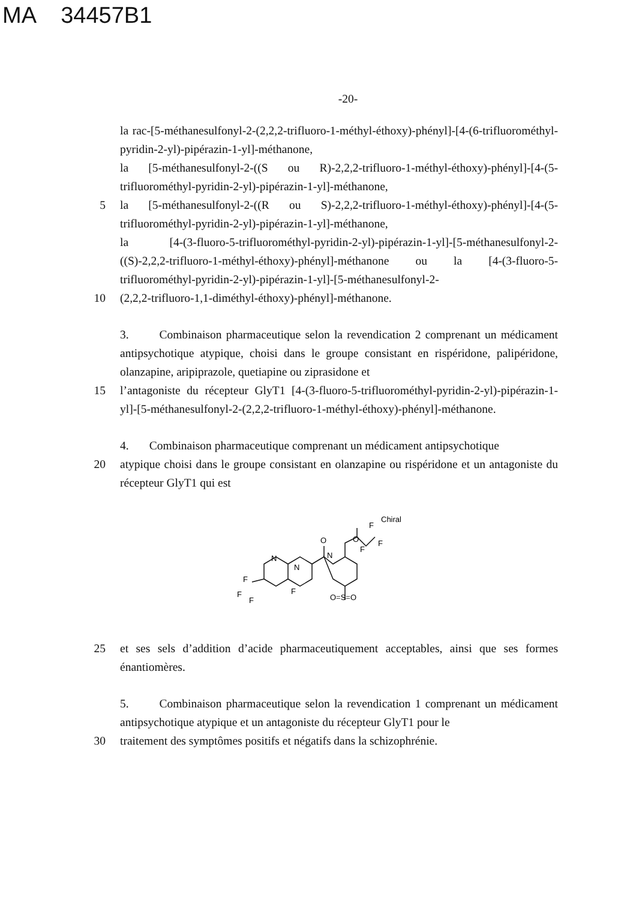MA 34457B1
-20-
la rac-[5-méthanesulfonyl-2-(2,2,2-trifluoro-1-méthyl-éthoxy)-phényl]-[4-(6-trifluorométhyl-pyridin-2-yl)-pipérazin-1-yl]-méthanone,
la [5-méthanesulfonyl-2-((S ou R)-2,2,2-trifluoro-1-méthyl-éthoxy)-phényl]-[4-(5-trifluorométhyl-pyridin-2-yl)-pipérazin-1-yl]-méthanone,
5 la [5-méthanesulfonyl-2-((R ou S)-2,2,2-trifluoro-1-méthyl-éthoxy)-phényl]-[4-(5-trifluorométhyl-pyridin-2-yl)-pipérazin-1-yl]-méthanone,
la [4-(3-fluoro-5-trifluorométhyl-pyridin-2-yl)-pipérazin-1-yl]-[5-méthanesulfonyl-2-((S)-2,2,2-trifluoro-1-méthyl-éthoxy)-phényl]-méthanone ou la [4-(3-fluoro-5-trifluorométhyl-pyridin-2-yl)-pipérazin-1-yl]-[5-méthanesulfonyl-2-
10 (2,2,2-trifluoro-1,1-diméthyl-éthoxy)-phényl]-méthanone.
3. Combinaison pharmaceutique selon la revendication 2 comprenant un médicament antipsychotique atypique, choisi dans le groupe consistant en rispéridone, palipéridone, olanzapine, aripiprazole, quetiapine ou ziprasidone et
15 l’antagoniste du récepteur GlyT1 [4-(3-fluoro-5-trifluorométhyl-pyridin-2-yl)-pipérazin-1-yl]-[5-méthanesulfonyl-2-(2,2,2-trifluoro-1-méthyl-éthoxy)-phényl]-méthanone.
4. Combinaison pharmaceutique comprenant un médicament antipsychotique
20 atypique choisi dans le groupe consistant en olanzapine ou rispéridone et un antagoniste du récepteur GlyT1 qui est
O
O
N
N
N
F
F
F
F
F
F
F
Chiral
O=S=O
25 et ses sels d’addition d’acide pharmaceutiquement acceptables, ainsi que ses formes énantiomères.
5. Combinaison pharmaceutique selon la revendication 1 comprenant un médicament antipsychotique atypique et un antagoniste du récepteur GlyT1 pour le
30 traitement des symptômes positifs et négatifs dans la schizophrénie.